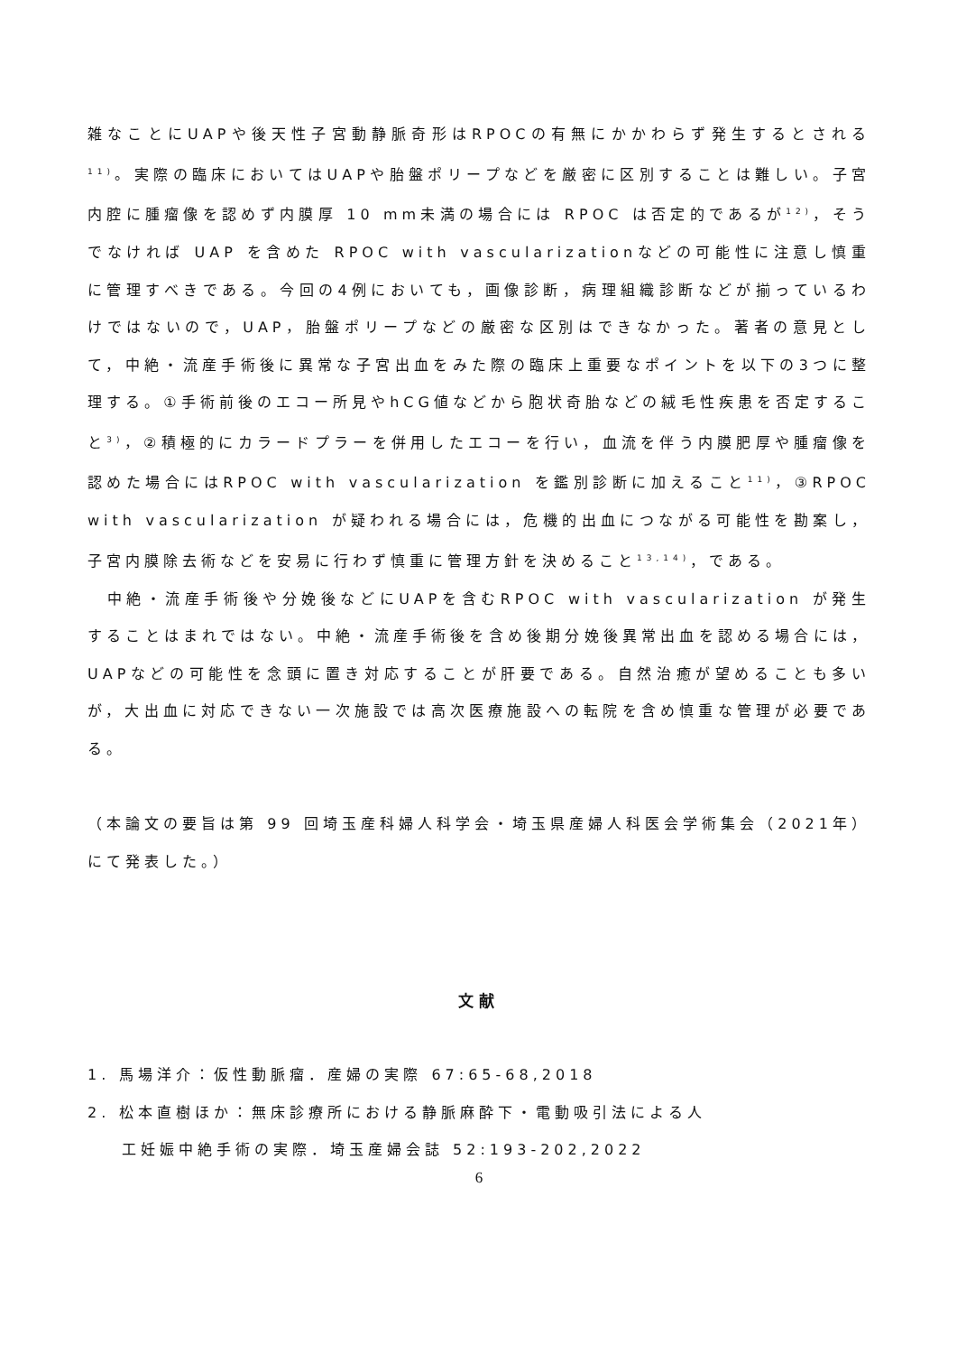雑なことにUAPや後天性子宮動静脈奇形はRPOCの有無にかかわらず発生するとされる<sup>11)</sup>。実際の臨床においてはUAPや胎盤ポリープなどを厳密に区別することは難しい。子宮内腔に腫瘤像を認めず内膜厚 10 mm未満の場合には RPOC は否定的であるが<sup>12)</sup>，そうでなければ UAP を含めた RPOC with vascularizationなどの可能性に注意し慎重に管理すべきである。今回の4例においても，画像診断，病理組織診断などが揃っているわけではないので，UAP，胎盤ポリープなどの厳密な区別はできなかった。著者の意見として，中絶・流産手術後に異常な子宮出血をみた際の臨床上重要なポイントを以下の3つに整理する。①手術前後のエコー所見やhCG値などから胞状奇胎などの絨毛性疾患を否定すること<sup>3)</sup>，②積極的にカラードプラーを併用したエコーを行い，血流を伴う内膜肥厚や腫瘤像を認めた場合にはRPOC with vascularization を鑑別診断に加えること<sup>11)</sup>，③RPOC with vascularization が疑われる場合には，危機的出血につながる可能性を勘案し，子宮内膜除去術などを安易に行わず慎重に管理方針を決めること<sup>13,14)</sup>，である。
　中絶・流産手術後や分娩後などにUAPを含むRPOC with vascularization が発生することはまれではない。中絶・流産手術後を含め後期分娩後異常出血を認める場合には，UAPなどの可能性を念頭に置き対応することが肝要である。自然治癒が望めることも多いが，大出血に対応できない一次施設では高次医療施設への転院を含め慎重な管理が必要である。
（本論文の要旨は第 99 回埼玉産科婦人科学会・埼玉県産婦人科医会学術集会（2021年）にて発表した。）
文献
1. 馬場洋介：仮性動脈瘤．産婦の実際 67:65-68,2018
2. 松本直樹ほか：無床診療所における静脈麻酔下・電動吸引法による人
工妊娠中絶手術の実際．埼玉産婦会誌 52:193-202,2022
6